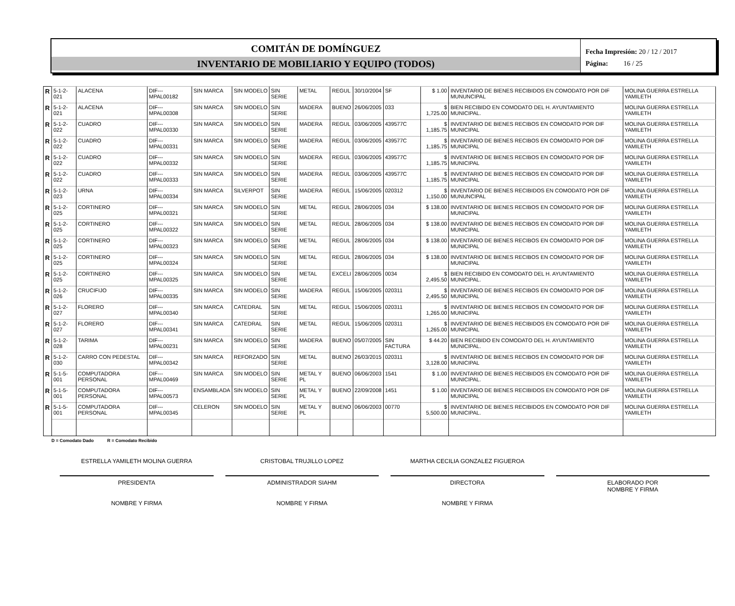COMITÁN DE DOMÍNGUEZ
INVENTARIO DE MOBILIARIO Y EQUIPO (TODOS)
Fecha Impresión: 20 / 12 / 2017
Página: 16 / 25
| R | 5-1-2-021 | ALACENA | DIF---MPAL00182 | SIN MARCA | SIN MODELO | SIN SERIE | METAL | REGUL | 30/10/2004 | SF | $ 1.00 | INVENTARIO DE BIENES RECIBIDOS EN COMODATO POR DIF MUNUNCIPAL | MOLINA GUERRA ESTRELLA YAMILETH |
| R | 5-1-2-021 | ALACENA | DIF---MPAL00308 | SIN MARCA | SIN MODELO | SIN SERIE | MADERA | BUENO | 26/06/2005 | 033 | $ 1,725.00 | BIEN RECIBIDO EN COMODATO DEL H. AYUNTAMIENTO MUNICIPAL. | MOLINA GUERRA ESTRELLA YAMILETH |
| R | 5-1-2-022 | CUADRO | DIF---MPAL00330 | SIN MARCA | SIN MODELO | SIN SERIE | MADERA | REGUL | 03/06/2005 | 439577C | $ 1,185.75 | INVENTARIO DE BIENES RECIBOS EN COMODATO POR DIF MUNICIPAL | MOLINA GUERRA ESTRELLA YAMILETH |
| R | 5-1-2-022 | CUADRO | DIF---MPAL00331 | SIN MARCA | SIN MODELO | SIN SERIE | MADERA | REGUL | 03/06/2005 | 439577C | $ 1,185.75 | INVENTARIO DE BIENES RECIBOS EN COMODATO POR DIF MUNICIPAL | MOLINA GUERRA ESTRELLA YAMILETH |
| R | 5-1-2-022 | CUADRO | DIF---MPAL00332 | SIN MARCA | SIN MODELO | SIN SERIE | MADERA | REGUL | 03/06/2005 | 439577C | $ 1,185.75 | INVENTARIO DE BIENES RECIBOS EN COMODATO POR DIF MUNICIPAL | MOLINA GUERRA ESTRELLA YAMILETH |
| R | 5-1-2-022 | CUADRO | DIF---MPAL00333 | SIN MARCA | SIN MODELO | SIN SERIE | MADERA | REGUL | 03/06/2005 | 439577C | $ 1,185.75 | INVENTARIO DE BIENES RECIBOS EN COMODATO POR DIF MUNICIPAL | MOLINA GUERRA ESTRELLA YAMILETH |
| R | 5-1-2-023 | URNA | DIF---MPAL00334 | SIN MARCA | SILVERPOT | SIN SERIE | MADERA | REGUL | 15/06/2005 | 020312 | $ 1,150.00 | INVENTARIO DE BIENES RECIBIDOS EN COMODATO POR DIF MUNUNCIPAL | MOLINA GUERRA ESTRELLA YAMILETH |
| R | 5-1-2-025 | CORTINERO | DIF---MPAL00321 | SIN MARCA | SIN MODELO | SIN SERIE | METAL | REGUL | 28/06/2005 | 034 | $ 138.00 | INVENTARIO DE BIENES RECIBOS EN COMODATO POR DIF MUNICIPAL | MOLINA GUERRA ESTRELLA YAMILETH |
| R | 5-1-2-025 | CORTINERO | DIF---MPAL00322 | SIN MARCA | SIN MODELO | SIN SERIE | METAL | REGUL | 28/06/2005 | 034 | $ 138.00 | INVENTARIO DE BIENES RECIBOS EN COMODATO POR DIF MUNICIPAL | MOLINA GUERRA ESTRELLA YAMILETH |
| R | 5-1-2-025 | CORTINERO | DIF---MPAL00323 | SIN MARCA | SIN MODELO | SIN SERIE | METAL | REGUL | 28/06/2005 | 034 | $ 138.00 | INVENTARIO DE BIENES RECIBOS EN COMODATO POR DIF MUNICIPAL | MOLINA GUERRA ESTRELLA YAMILETH |
| R | 5-1-2-025 | CORTINERO | DIF---MPAL00324 | SIN MARCA | SIN MODELO | SIN SERIE | METAL | REGUL | 28/06/2005 | 034 | $ 138.00 | INVENTARIO DE BIENES RECIBOS EN COMODATO POR DIF MUNICIPAL | MOLINA GUERRA ESTRELLA YAMILETH |
| R | 5-1-2-025 | CORTINERO | DIF---MPAL00325 | SIN MARCA | SIN MODELO | SIN SERIE | METAL | EXCELI | 28/06/2005 | 0034 | $ 2,495.50 | BIEN RECIBIDO EN COMODATO DEL H. AYUNTAMIENTO MUNICIPAL. | MOLINA GUERRA ESTRELLA YAMILETH |
| R | 5-1-2-026 | CRUCIFIJO | DIF---MPAL00335 | SIN MARCA | SIN MODELO | SIN SERIE | MADERA | REGUL | 15/06/2005 | 020311 | $ 2,495.50 | INVENTARIO DE BIENES RECIBOS EN COMODATO POR DIF MUNICIPAL | MOLINA GUERRA ESTRELLA YAMILETH |
| R | 5-1-2-027 | FLORERO | DIF---MPAL00340 | SIN MARCA | CATEDRAL | SIN SERIE | METAL | REGUL | 15/06/2005 | 020311 | $ 1,265.00 | INVENTARIO DE BIENES RECIBOS EN COMODATO POR DIF MUNICIPAL | MOLINA GUERRA ESTRELLA YAMILETH |
| R | 5-1-2-027 | FLORERO | DIF---MPAL00341 | SIN MARCA | CATEDRAL | SIN SERIE | METAL | REGUL | 15/06/2005 | 020311 | $ 1,265.00 | INVENTARIO DE BIENES RECIBIDOS EN COMODATO POR DIF MUNICIPAL | MOLINA GUERRA ESTRELLA YAMILETH |
| R | 5-1-2-028 | TARIMA | DIF---MPAL00231 | SIN MARCA | SIN MODELO | SIN SERIE | MADERA | BUENO | 05/07/2005 | SIN FACTURA | $ 44.20 | BIEN RECIBIDO EN COMODATO DEL H. AYUNTAMIENTO MUNICIPAL. | MOLINA GUERRA ESTRELLA YAMILETH |
| R | 5-1-2-030 | CARRO CON PEDESTAL | DIF---MPAL00342 | SIN MARCA | REFORZADO | SIN SERIE | METAL | BUENO | 26/03/2015 | 020311 | $ 3,128.00 | INVENTARIO DE BIENES RECIBOS EN COMODATO POR DIF MUNICIPAL | MOLINA GUERRA ESTRELLA YAMILETH |
| R | 5-1-5-001 | COMPUTADORA PERSONAL | DIF---MPAL00469 | SIN MARCA | SIN MODELO | SIN SERIE | METAL Y PL | BUENO | 06/06/2003 | 1541 | $ 1.00 | INVENTARIO DE BIENES RECIBIDOS EN COMODATO POR DIF MUNICIPAL. | MOLINA GUERRA ESTRELLA YAMILETH |
| R | 5-1-5-001 | COMPUTADORA PERSONAL | DIF---MPAL00573 | ENSAMBLADA | SIN MODELO | SIN SERIE | METAL Y PL | BUENO | 22/09/2008 | 1451 | $ 1.00 | INVENTARIO DE BIENES RECIBIDOS EN COMODATO POR DIF MUNICIPAL | MOLINA GUERRA ESTRELLA YAMILETH |
| R | 5-1-5-001 | COMPUTADORA PERSONAL | DIF---MPAL00345 | CELERON | SIN MODELO | SIN SERIE | METAL Y PL | BUENO | 06/06/2003 | 00770 | $ 5,500.00 | INVENTARIO DE BIENES RECIBIDOS EN COMODATO POR DIF MUNICIPAL. | MOLINA GUERRA ESTRELLA YAMILETH |
D = Comodato Dado R = Comodato Recibido
ESTRELLA YAMILETH MOLINA GUERRA
PRESIDENTA
NOMBRE Y FIRMA
CRISTOBAL TRUJILLO LOPEZ
ADMINISTRADOR SIAHM
NOMBRE Y FIRMA
MARTHA CECILIA GONZALEZ FIGUEROA
DIRECTORA
NOMBRE Y FIRMA
ELABORADO POR
NOMBRE Y FIRMA